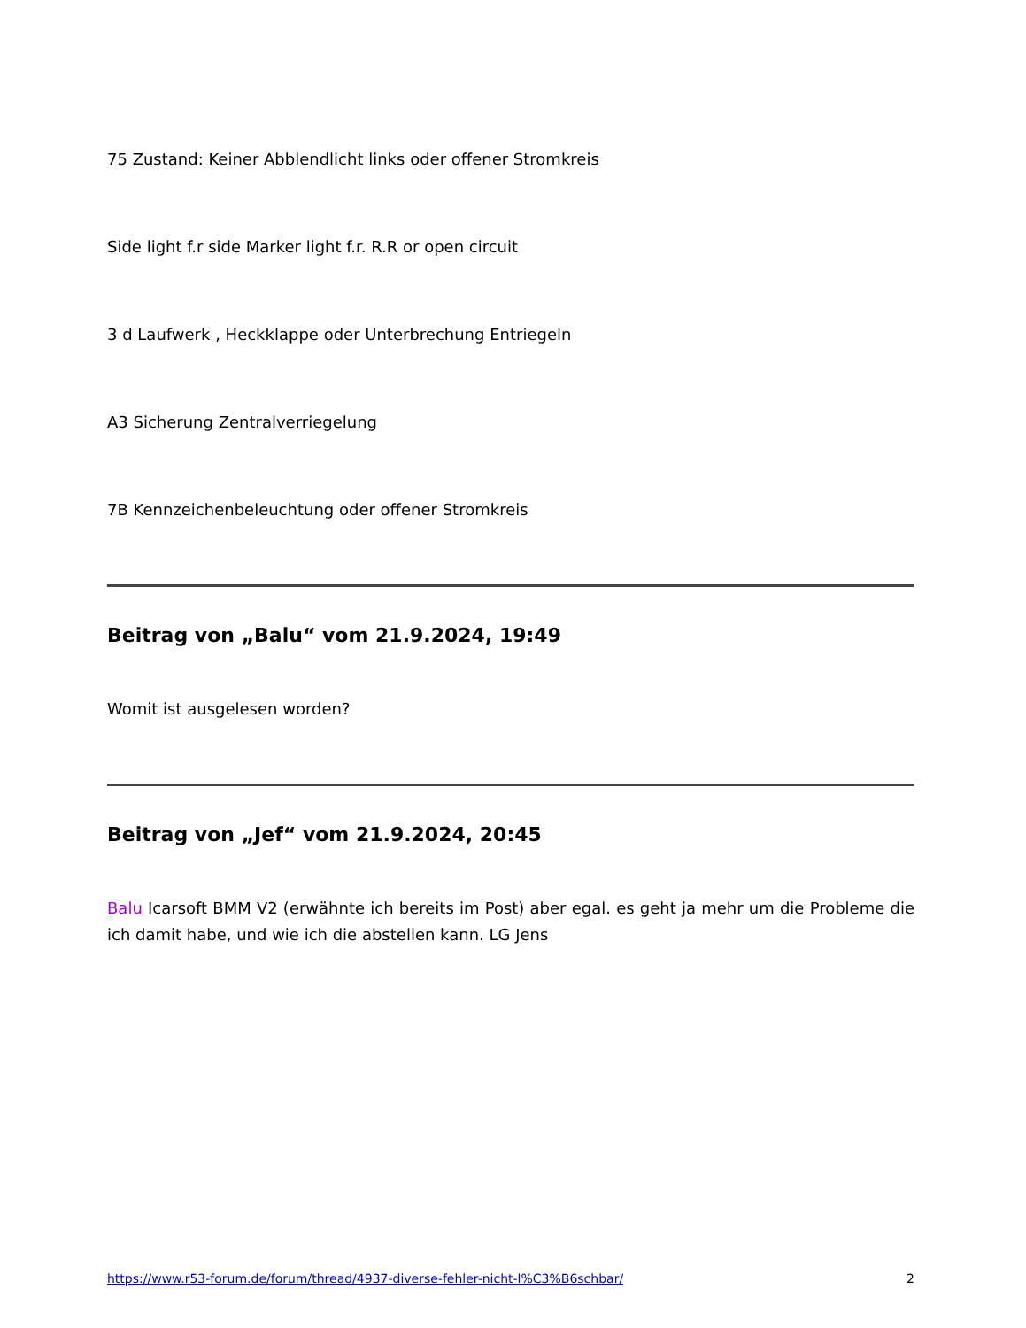75 Zustand: Keiner Abblendlicht links oder offener Stromkreis
Side light f.r side Marker light f.r. R.R or open circuit
3 d Laufwerk , Heckklappe oder Unterbrechung Entriegeln
A3 Sicherung Zentralverriegelung
7B Kennzeichenbeleuchtung oder offener Stromkreis
Beitrag von „Balu“ vom 21.9.2024, 19:49
Womit ist ausgelesen worden?
Beitrag von „Jef“ vom 21.9.2024, 20:45
Balu Icarsoft BMM V2 (erwähnte ich bereits im Post) aber egal. es geht ja mehr um die Probleme die ich damit habe, und wie ich die abstellen kann. LG Jens
https://www.r53-forum.de/forum/thread/4937-diverse-fehler-nicht-l%C3%B6schbar/ 2